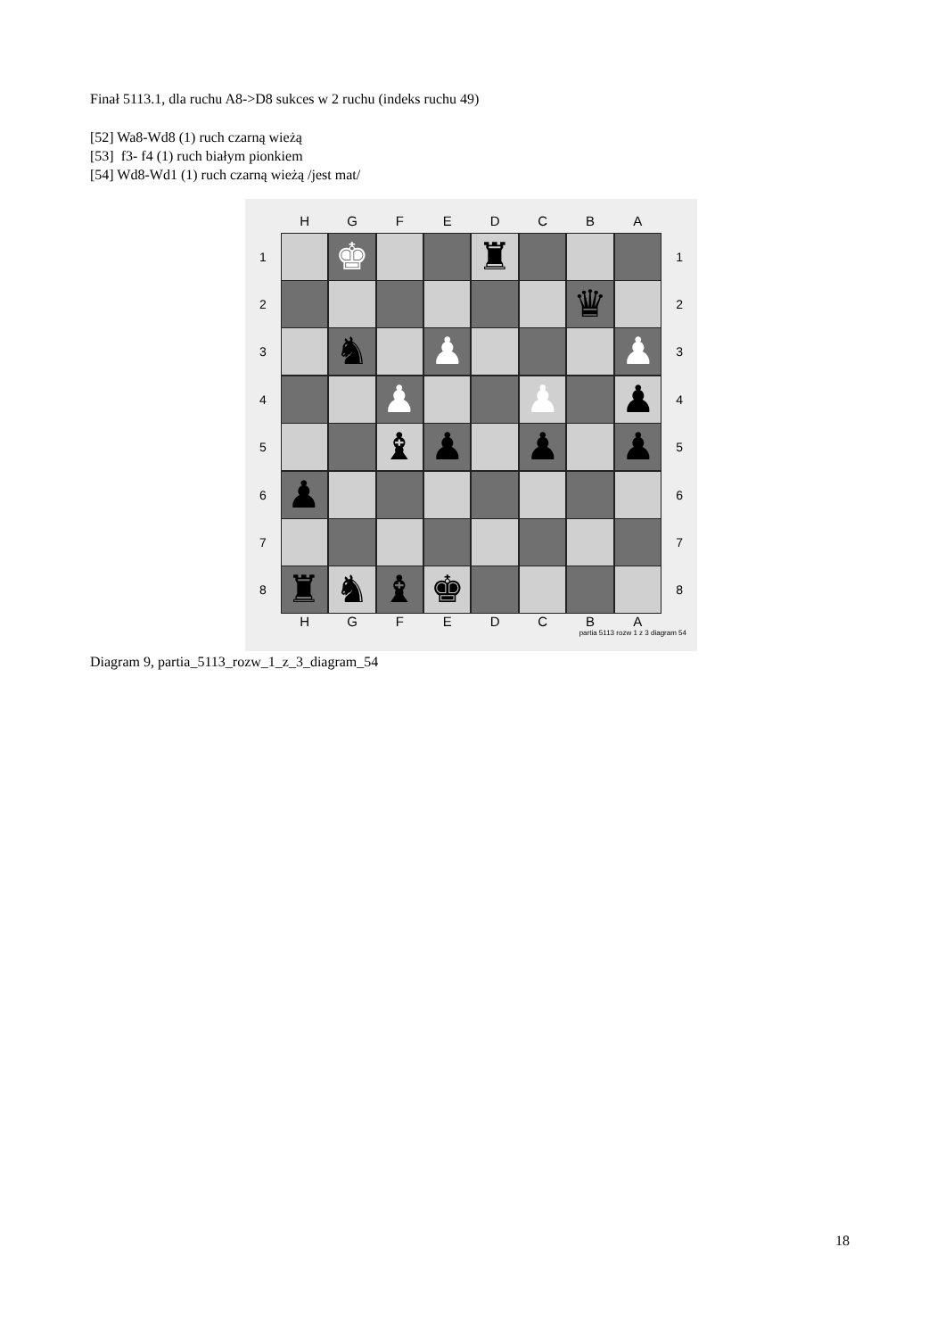Finał 5113.1, dla ruchu A8->D8 sukces w 2 ruchu (indeks ruchu 49)
[52] Wa8-Wd8 (1) ruch czarną wieżą
[53] f3- f4 (1) ruch białym pionkiem
[54] Wd8-Wd1 (1) ruch czarną wieżą /jest mat/
H G F E D C B A
1
♚ ♜
1
2
♛
2
3
♞ ♟ ♟
3
4
♟ ♟ ♟
4
5
♝ ♟ ♟ ♟
5
6
♟
6
7 7
8
♜ ♞ ♝ ♚
8
H G F E D C B A
partia 5113 rozw 1 z 3 diagram 54
Diagram 9, partia_5113_rozw_1_z_3_diagram_54
18